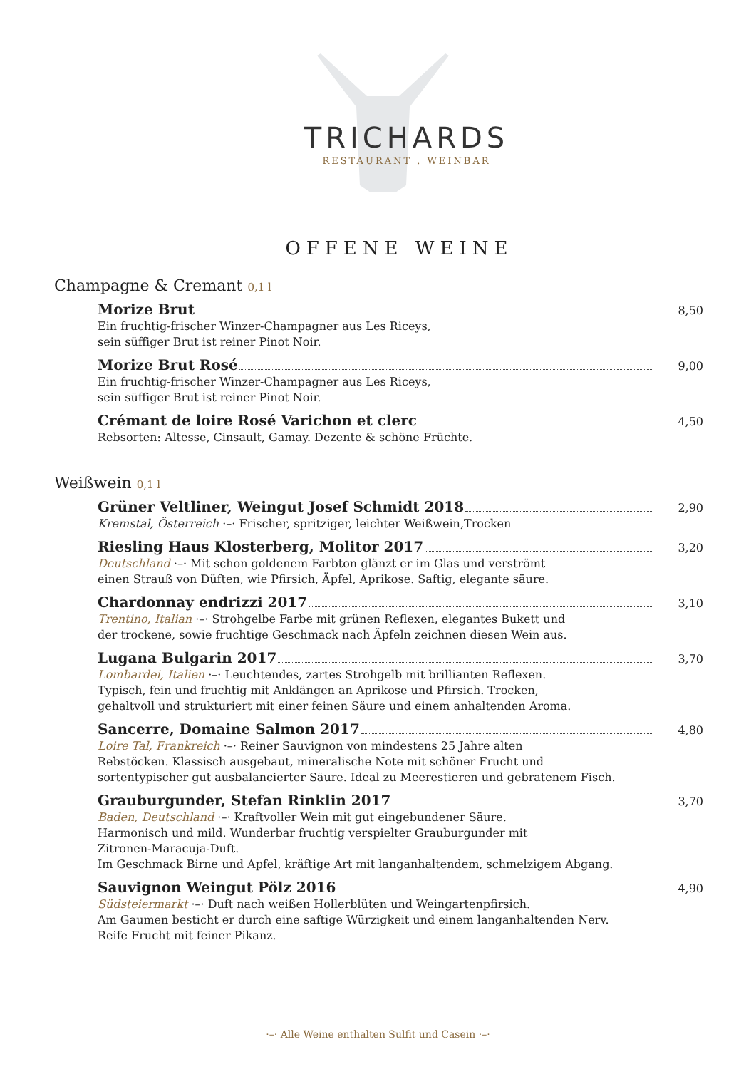TRICHARDS
RESTAURANT . WEINBAR
OFFENE WEINE
Champagne & Cremant 0,1 l
Morize Brut 8,50
Ein fruchtig-frischer Winzer-Champagner aus Les Riceys,
sein süffiger Brut ist reiner Pinot Noir.
Morize Brut Rosé 9,00
Ein fruchtig-frischer Winzer-Champagner aus Les Riceys,
sein süffiger Brut ist reiner Pinot Noir.
Crémant de loire Rosé Varichon et clerc 4,50
Rebsorten: Altesse, Cinsault, Gamay. Dezente & schöne Früchte.
Weißwein 0,1 l
Grüner Veltliner, Weingut Josef Schmidt 2018 2,90
Kremstal, Österreich ·–· Frischer, spritziger, leichter Weißwein,Trocken
Riesling Haus Klosterberg, Molitor 2017 3,20
Deutschland ·–· Mit schon goldenem Farbton glänzt er im Glas und verströmt
einen Strauß von Düften, wie Pfirsich, Äpfel, Aprikose. Saftig, elegante säure.
Chardonnay endrizzi 2017 3,10
Trentino, Italian ·–· Strohgelbe Farbe mit grünen Reflexen, elegantes Bukett und
der trockene, sowie fruchtige Geschmack nach Äpfeln zeichnen diesen Wein aus.
Lugana Bulgarin 2017 3,70
Lombardei, Italien ·–· Leuchtendes, zartes Strohgelb mit brillianten Reflexen.
Typisch, fein und fruchtig mit Anklängen an Aprikose und Pfirsich. Trocken,
gehaltvoll und strukturiert mit einer feinen Säure und einem anhaltenden Aroma.
Sancerre, Domaine Salmon 2017 4,80
Loire Tal, Frankreich ·–· Reiner Sauvignon von mindestens 25 Jahre alten
Rebstöcken. Klassisch ausgebaut, mineralische Note mit schöner Frucht und
sortentypischer gut ausbalancierter Säure. Ideal zu Meerestieren und gebratenem Fisch.
Grauburgunder, Stefan Rinklin 2017 3,70
Baden, Deutschland ·–· Kraftvoller Wein mit gut eingebundener Säure.
Harmonisch und mild. Wunderbar fruchtig verspielter Grauburgunder mit
Zitronen-Maracuja-Duft.
Im Geschmack Birne und Apfel, kräftige Art mit langanhaltendem, schmelzigem Abgang.
Sauvignon Weingut Pölz 2016 4,90
Südsteiermarkt ·–· Duft nach weißen Hollerblüten und Weingartenpfirsich.
Am Gaumen besticht er durch eine saftige Würzigkeit und einem langanhaltenden Nerv.
Reife Frucht mit feiner Pikanz.
·–· Alle Weine enthalten Sulfit und Casein ·–·